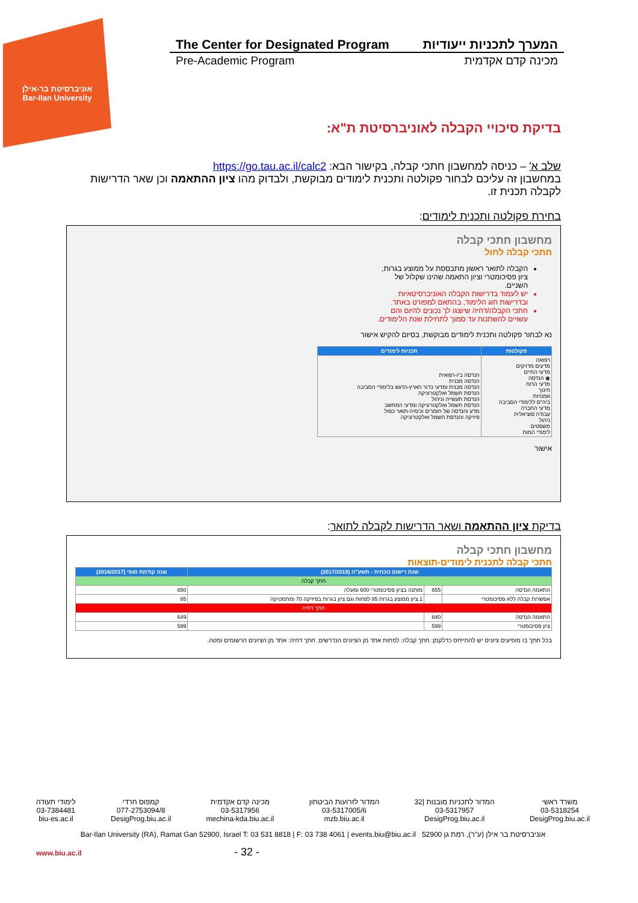אוניברסיטת בר-אילן
Bar-Ilan University
The Center for Designated Program המערך לתכניות ייעודיות
Pre-Academic Program מכינה קדם אקדמית
בדיקת סיכויי הקבלה לאוניברסיטת ת"א:
שלב א' – כניסה למחשבון חתכי קבלה, בקישור הבא: https://go.tau.ac.il/calc2
במחשבון זה עליכם לבחור פקולטה ותכנית לימודים מבוקשת, ולבדוק מהו ציון ההתאמה וכן שאר הדרישות לקבלה תכנית זו.
בחירת פקולטה ותכנית לימודים:
מחשבון חתכי קבלה
חתכי קבלה לחול
הקבלה לתואר ראשון מתבססת על ממוצע בגרות, ציון פסיכומטרי וציון התאמה שהינו שקלול של השניים.
יש לעמוד בדרישות הקבלה האוניברסיטאיות ובדרישות חוג הלימוד, בהתאם למפורט באתר.
חתכי הקבלה/דחיה שיוצגו לך נכונים להיום והם עשויים להשתנות עד סמוך לתחילת שנת הלימודים.
נא לבחור פקולטה ותכנית לימודים מבוקשת, בסיום להקיש אישור
| פקולטות | תכניות לימודים |
| --- | --- |
| רפואה מדעים מדויקים מדעי החיים ◉ הנדסה מדעי הרוח חינוך אמנויות ביה"ס ללימודי הסביבה מדעי החברה עבודה סוציאלית ניהול משפטים לימודי המוח | הנדסה ביו-רפואית הנדסה מכנית הנדסה מכנית ומדעי כדור הארץ-הדגש בלימודי הסביבה הנדסת חשמל ואלקטרוניקה הנדסת תעשייה וניהול הנדסת חשמל ואלקטרוניקה ומדעי המחשב מדע והנדסה של חומרים וכימיה-תואר כפול פיזיקה והנדסת חשמל ואלקטרוניקה |
אישור
בדיקת ציון ההתאמה ושאר הדרישות לקבלה לתואר:
מחשבון חתכי קבלה
חתכי קבלה לתכנית לימודים-תוצאות
| שנת רישום נוכחית - תשע"ח (2017/2018) | | | שנה קודמת סופי (2016/2017) |
| --- | --- | --- | --- |
| חתך קבלה | | | |
| התאמה הנדסה | 655 | מותנה בציון פסיכומטרי 600 ומעלה | 650 |
| אפשרות קבלה ללא פסיכומטרי | | 1.ציון ממוצע בגרות 85 לפחות וגם ציון בגרות בפיזיקה 70 ומתמטיקה | 85 |
| חתך דחיה | | | |
| התאמה הנדסה | 640 | | 649 |
| ציון פסיכומטרי | 599 | | 599 |
בכל חתך בו מופיעים ציונים יש להתייחס כדלקמן: חתך קבלה: לפחות אחד מן הציונים הנדרשים. חתך דחיה: אחד מן הציונים הרשומים ומטה.
לימודי תעודה
03-7384481
biu-es.ac.il
קמפוס חרדי
077-2753094/8
DesigProg.biu.ac.il
מכינה קדם אקדמית
03-5317956
mechina-kda.biu.ac.il
המדור לזרועות הביטחון
03-5317005/6
mzb.biu.ac.il
32| המדור לתכניות מובנות
03-5317957
DesigProg.biu.ac.il
משרד ראשי
03-5318254
DesigProg.biu.ac.il
Bar-Ilan University (RA), Ramat Gan 52900, Israel T: 03 531 8818 | F: 03 738 4061 | events.biu@biu.ac.il אוניברסיטת בר אילן (ע"ר), רמת גן 52900
www.biu.ac.il - 32 -